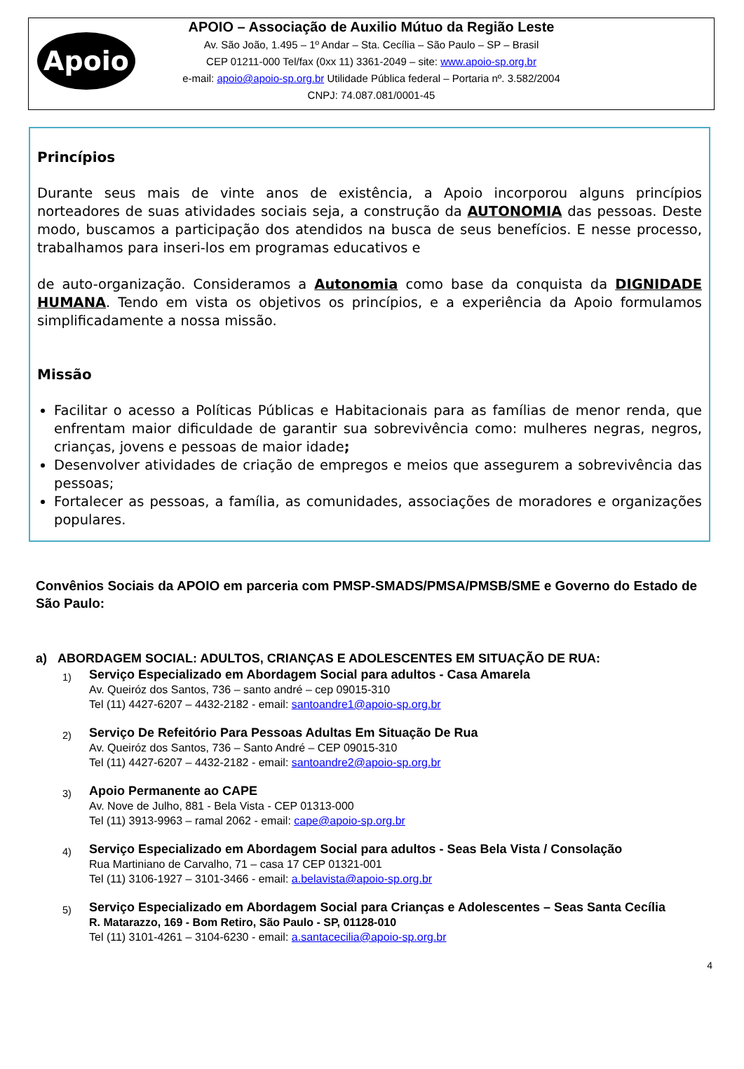Apoio
APOIO – Associação de Auxilio Mútuo da Região Leste
Av. São João, 1.495 – 1º Andar – Sta. Cecília – São Paulo – SP – Brasil
CEP 01211-000 Tel/fax (0xx 11) 3361-2049 – site: www.apoio-sp.org.br
e-mail: apoio@apoio-sp.org.br Utilidade Pública federal – Portaria nº. 3.582/2004
CNPJ: 74.087.081/0001-45
Princípios
Durante seus mais de vinte anos de existência, a Apoio incorporou alguns princípios norteadores de suas atividades sociais seja, a construção da AUTONOMIA das pessoas. Deste modo, buscamos a participação dos atendidos na busca de seus benefícios. E nesse processo, trabalhamos para inseri-los em programas educativos e
de auto-organização. Consideramos a Autonomia como base da conquista da DIGNIDADE HUMANA. Tendo em vista os objetivos os princípios, e a experiência da Apoio formulamos simplificadamente a nossa missão.
Missão
Facilitar o acesso a Políticas Públicas e Habitacionais para as famílias de menor renda, que enfrentam maior dificuldade de garantir sua sobrevivência como: mulheres negras, negros, crianças, jovens e pessoas de maior idade;
Desenvolver atividades de criação de empregos e meios que assegurem a sobrevivência das pessoas;
Fortalecer as pessoas, a família, as comunidades, associações de moradores e organizações populares.
Convênios Sociais da APOIO em parceria com PMSP-SMADS/PMSA/PMSB/SME e Governo do Estado de São Paulo:
a) ABORDAGEM SOCIAL: ADULTOS, CRIANÇAS E ADOLESCENTES EM SITUAÇÃO DE RUA:
1) Serviço Especializado em Abordagem Social para adultos - Casa Amarela
Av. Queiróz dos Santos, 736 – santo andré – cep 09015-310
Tel (11) 4427-6207 – 4432-2182 - email: santoandre1@apoio-sp.org.br
2) Serviço De Refeitório Para Pessoas Adultas Em Situação De Rua
Av. Queiróz dos Santos, 736 – Santo André – CEP 09015-310
Tel (11) 4427-6207 – 4432-2182 - email: santoandre2@apoio-sp.org.br
3) Apoio Permanente ao CAPE
Av. Nove de Julho, 881 - Bela Vista - CEP 01313-000
Tel (11) 3913-9963 – ramal 2062 - email: cape@apoio-sp.org.br
4) Serviço Especializado em Abordagem Social para adultos - Seas Bela Vista / Consolação
Rua Martiniano de Carvalho, 71 – casa 17 CEP 01321-001
Tel (11) 3106-1927 – 3101-3466 - email: a.belavista@apoio-sp.org.br
5) Serviço Especializado em Abordagem Social para Crianças e Adolescentes – Seas Santa Cecília
R. Matarazzo, 169 - Bom Retiro, São Paulo - SP, 01128-010
Tel (11) 3101-4261 – 3104-6230 - email: a.santacecilia@apoio-sp.org.br
4